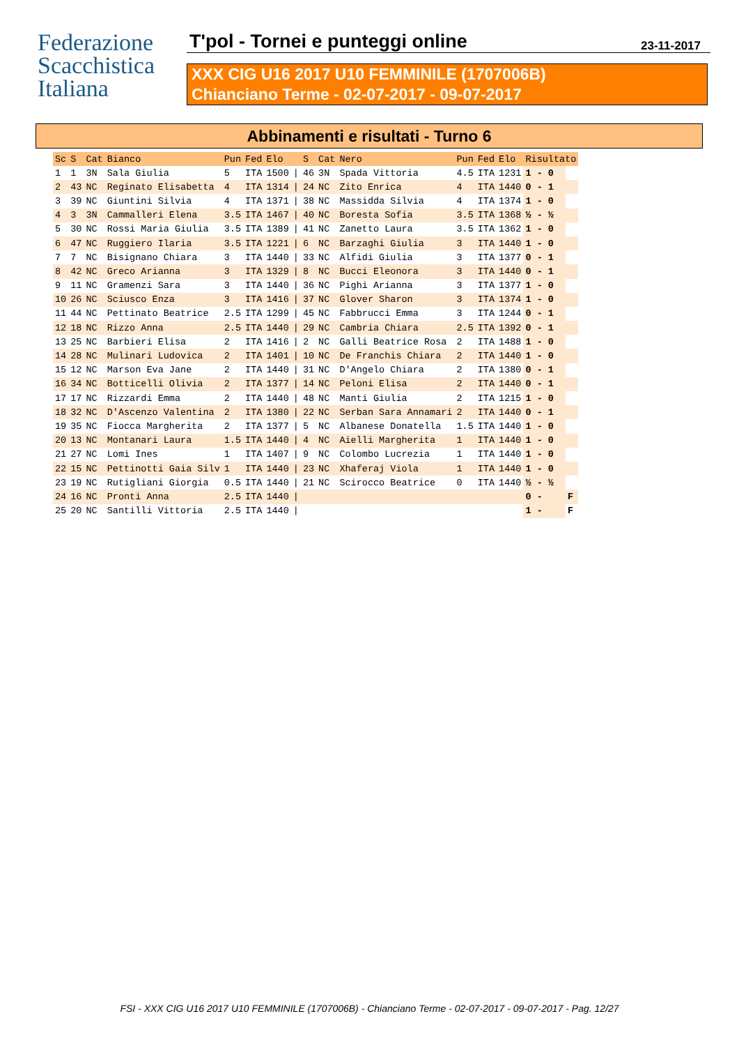Federazione
Scacchistica
Italiana
T'pol - Tornei e punteggi online
23-11-2017
XXX CIG U16 2017 U10 FEMMINILE (1707006B)
Chianciano Terme - 02-07-2017 - 09-07-2017
Abbinamenti e risultati - Turno 6
| Sc | S | Cat | Bianco | Pun | Fed | Elo | | S | Cat | Nero | Pun | Fed | Elo | Risultato | |
| --- | --- | --- | --- | --- | --- | --- | --- | --- | --- | --- | --- | --- | --- | --- | --- |
| 1 | 1 | 3N | Sala Giulia | 5 | ITA | 1500 | / | 46 | 3N | Spada Vittoria | 4.5 | ITA | 1231 | 1 - 0 | |
| 2 | 43 | NC | Reginato Elisabetta | 4 | ITA | 1314 | / | 24 | NC | Zito Enrica | 4 | ITA | 1440 | 0 - 1 | |
| 3 | 39 | NC | Giuntini Silvia | 4 | ITA | 1371 | / | 38 | NC | Massidda Silvia | 4 | ITA | 1374 | 1 - 0 | |
| 4 | 3 | 3N | Cammalleri Elena | 3.5 | ITA | 1467 | / | 40 | NC | Boresta Sofia | 3.5 | ITA | 1368 | ½ - ½ | |
| 5 | 30 | NC | Rossi Maria Giulia | 3.5 | ITA | 1389 | / | 41 | NC | Zanetto Laura | 3.5 | ITA | 1362 | 1 - 0 | |
| 6 | 47 | NC | Ruggiero Ilaria | 3.5 | ITA | 1221 | / | 6 | NC | Barzaghi Giulia | 3 | ITA | 1440 | 1 - 0 | |
| 7 | 7 | NC | Bisignano Chiara | 3 | ITA | 1440 | / | 33 | NC | Alfidi Giulia | 3 | ITA | 1377 | 0 - 1 | |
| 8 | 42 | NC | Greco Arianna | 3 | ITA | 1329 | / | 8 | NC | Bucci Eleonora | 3 | ITA | 1440 | 0 - 1 | |
| 9 | 11 | NC | Gramenzi Sara | 3 | ITA | 1440 | / | 36 | NC | Pighi Arianna | 3 | ITA | 1377 | 1 - 0 | |
| 10 | 26 | NC | Sciusco Enza | 3 | ITA | 1416 | / | 37 | NC | Glover Sharon | 3 | ITA | 1374 | 1 - 0 | |
| 11 | 44 | NC | Pettinato Beatrice | 2.5 | ITA | 1299 | / | 45 | NC | Fabbrucci Emma | 3 | ITA | 1244 | 0 - 1 | |
| 12 | 18 | NC | Rizzo Anna | 2.5 | ITA | 1440 | / | 29 | NC | Cambria Chiara | 2.5 | ITA | 1392 | 0 - 1 | |
| 13 | 25 | NC | Barbieri Elisa | 2 | ITA | 1416 | / | 2 | NC | Galli Beatrice Rosa | 2 | ITA | 1488 | 1 - 0 | |
| 14 | 28 | NC | Mulinari Ludovica | 2 | ITA | 1401 | / | 10 | NC | De Franchis Chiara | 2 | ITA | 1440 | 1 - 0 | |
| 15 | 12 | NC | Marson Eva Jane | 2 | ITA | 1440 | / | 31 | NC | D'Angelo Chiara | 2 | ITA | 1380 | 0 - 1 | |
| 16 | 34 | NC | Botticelli Olivia | 2 | ITA | 1377 | / | 14 | NC | Peloni Elisa | 2 | ITA | 1440 | 0 - 1 | |
| 17 | 17 | NC | Rizzardi Emma | 2 | ITA | 1440 | / | 48 | NC | Manti Giulia | 2 | ITA | 1215 | 1 - 0 | |
| 18 | 32 | NC | D'Ascenzo Valentina | 2 | ITA | 1380 | / | 22 | NC | Serban Sara Annamari | 2 | ITA | 1440 | 0 - 1 | |
| 19 | 35 | NC | Fiocca Margherita | 2 | ITA | 1377 | / | 5 | NC | Albanese Donatella | 1.5 | ITA | 1440 | 1 - 0 | |
| 20 | 13 | NC | Montanari Laura | 1.5 | ITA | 1440 | / | 4 | NC | Aielli Margherita | 1 | ITA | 1440 | 1 - 0 | |
| 21 | 27 | NC | Lomi Ines | 1 | ITA | 1407 | / | 9 | NC | Colombo Lucrezia | 1 | ITA | 1440 | 1 - 0 | |
| 22 | 15 | NC | Pettinotti Gaia Silv | 1 | ITA | 1440 | / | 23 | NC | Xhaferaj Viola | 1 | ITA | 1440 | 1 - 0 | |
| 23 | 19 | NC | Rutigliani Giorgia | 0.5 | ITA | 1440 | / | 21 | NC | Scirocco Beatrice | 0 | ITA | 1440 | ½ - ½ | |
| 24 | 16 | NC | Pronti Anna | 2.5 | ITA | 1440 | / | | | | | | | 0 - | F |
| 25 | 20 | NC | Santilli Vittoria | 2.5 | ITA | 1440 | / | | | | | | | 1 - | F |
FSI - XXX CIG U16 2017 U10 FEMMINILE (1707006B) - Chianciano Terme - 02-07-2017 - 09-07-2017 - Pag. 12/27